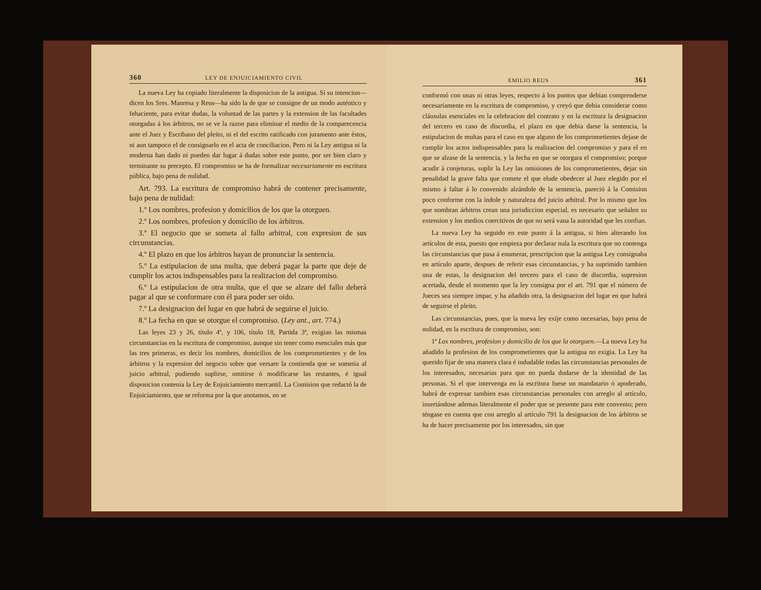360 LEY DE ENJUICIAMIENTO CIVIL
La nueva Ley ha copiado literalmente la disposicion de la antigua. Si su intencion—dicen los Sres. Manresa y Reus—ha sido la de que se consigne de un modo auténtico y fehaciente, para evitar dudas, la voluntad de las partes y la extension de las facultades otorgadas á los árbitros, no se ve la razon para eliminar el medio de la comparecencia ante el Juez y Escribano del pleito, ni el del escrito ratificado con juramento ante éstos, ni aun tampoco el de consignarlo en el acta de conciliacion. Pero ni la Ley antigua ni la moderna han dado ni pueden dar lugar á dudas sobre este punto, por ser bien claro y terminante su precepto. El compromiso se ha de formalizar necesariamente en escritura pública, bajo pena de nulidad.
Art. 793. La escritura de compromiso habrá de contener precisamente, bajo pena de nulidad:
1.º Los nombres, profesion y domicilios de los que la otorguen.
2.º Los nombres, profesion y domicilio de los árbitros.
3.º El negocio que se someta al fallo arbitral, con expresion de sus circunstancias.
4.º El plazo en que los árbitros hayan de pronunciar la sentencia.
5.º La estipulacion de una multa, que deberá pagar la parte que deje de cumplir los actos indispensables para la realizacion del compromiso.
6.º La estipulacion de otra multa, que el que se alzare del fallo deberá pagar al que se conformare con él para poder ser oido.
7.º La designacion del lugar en que habrá de seguirse el juicio.
8.º La fecha en que se otorgue el compromiso. (Ley ant., art. 774.)
Las leyes 23 y 26, título 4º, y 106, título 18, Partida 3ª, exigian las mismas circunstancias en la escritura de compromiso, aunque sin tener como esenciales más que las tres primeras, es decir los nombres, domicilios de los comprometientes y de los árbitros y la expresion del negocio sobre que versare la contienda que se sometia al juicio arbitral, pudiendo suplirse, omitirse ó modificarse las restantes, é igual disposicion contenia la Ley de Enjuiciamiento mercantil. La Comision que redactó la de Enjuiciamiento, que se reforma por la que anotamos, no se
EMILIO REUS 361
conformó con unas ni otras leyes, respecto á los puntos que debian comprenderse necesariamente en la escritura de compromiso, y creyó que debia considerar como cláusulas esenciales en la celebracion del contrato y en la escritura la designacion del tercero en caso de discordia, el plazo en que debia darse la sentencia, la estipulacion de multas para el caso en que alguno de los comprometientes dejase de cumplir los actos indispensables para la realizacion del compromiso y para el en que se alzase de la sentencia, y la fecha en que se otorgara el compromiso; porque acudir á conjeturas, suplir la Ley las omisiones de los comprometientes, dejar sin penalidad la grave falta que comete el que elude obedecer al Juez elegido por el mismo á faltar á lo convenido alzándole de la sentencia, pareció á la Comision poco conforme con la índole y naturaleza del juicio arbitral. Por lo mismo que los que nombran árbitros crean una jurisdiccion especial, es necesario que señalen su extension y los medios coercitivos de que no será vana la autoridad que les confian.
La nueva Ley ha seguido en este punto á la antigua, si bien alterando los artículos de esta, puesto que empieza por declarar nula la escritura que no contenga las circunstancias que pasa á enumerar, prescripcion que la antigua Ley consignaba en artículo aparte, despues de referir esas circunstancias, y ha suprimido tambien una de estas, la designacion del tercero para el caso de discordia, supresion acertada, desde el momento que la ley consigna por el art. 791 que el número de Jueces sea siempre impar, y ha añadido otra, la designacion del lugar en que habrá de seguirse el pleito.
Las circunstancias, pues, que la nueva ley exije como necesarias, bajo pena de nulidad, en la escritura de compromiso, son:
1ª Los nombres, profesion y domicilio de los que la otorguen.—La nueva Ley ha añadido la profesion de los comprometientes que la antigua no exigia. La Ley ha querido fijar de una manera clara é indudable todas las circunstancias personales de los interesados, necesarias para que no pueda dudarse de la identidad de las personas. Si el que intervenga en la escritura fuese un mandatario ó apoderado, habrá de expresar tambien esas circunstancias personales con arreglo al artículo, insertándose ademas literalmente el poder que se presente para este convenio; pero téngase en cuenta que con arreglo al artículo 791 la designacion de los árbitros se ha de hacer precisamente por los interesados, sin que